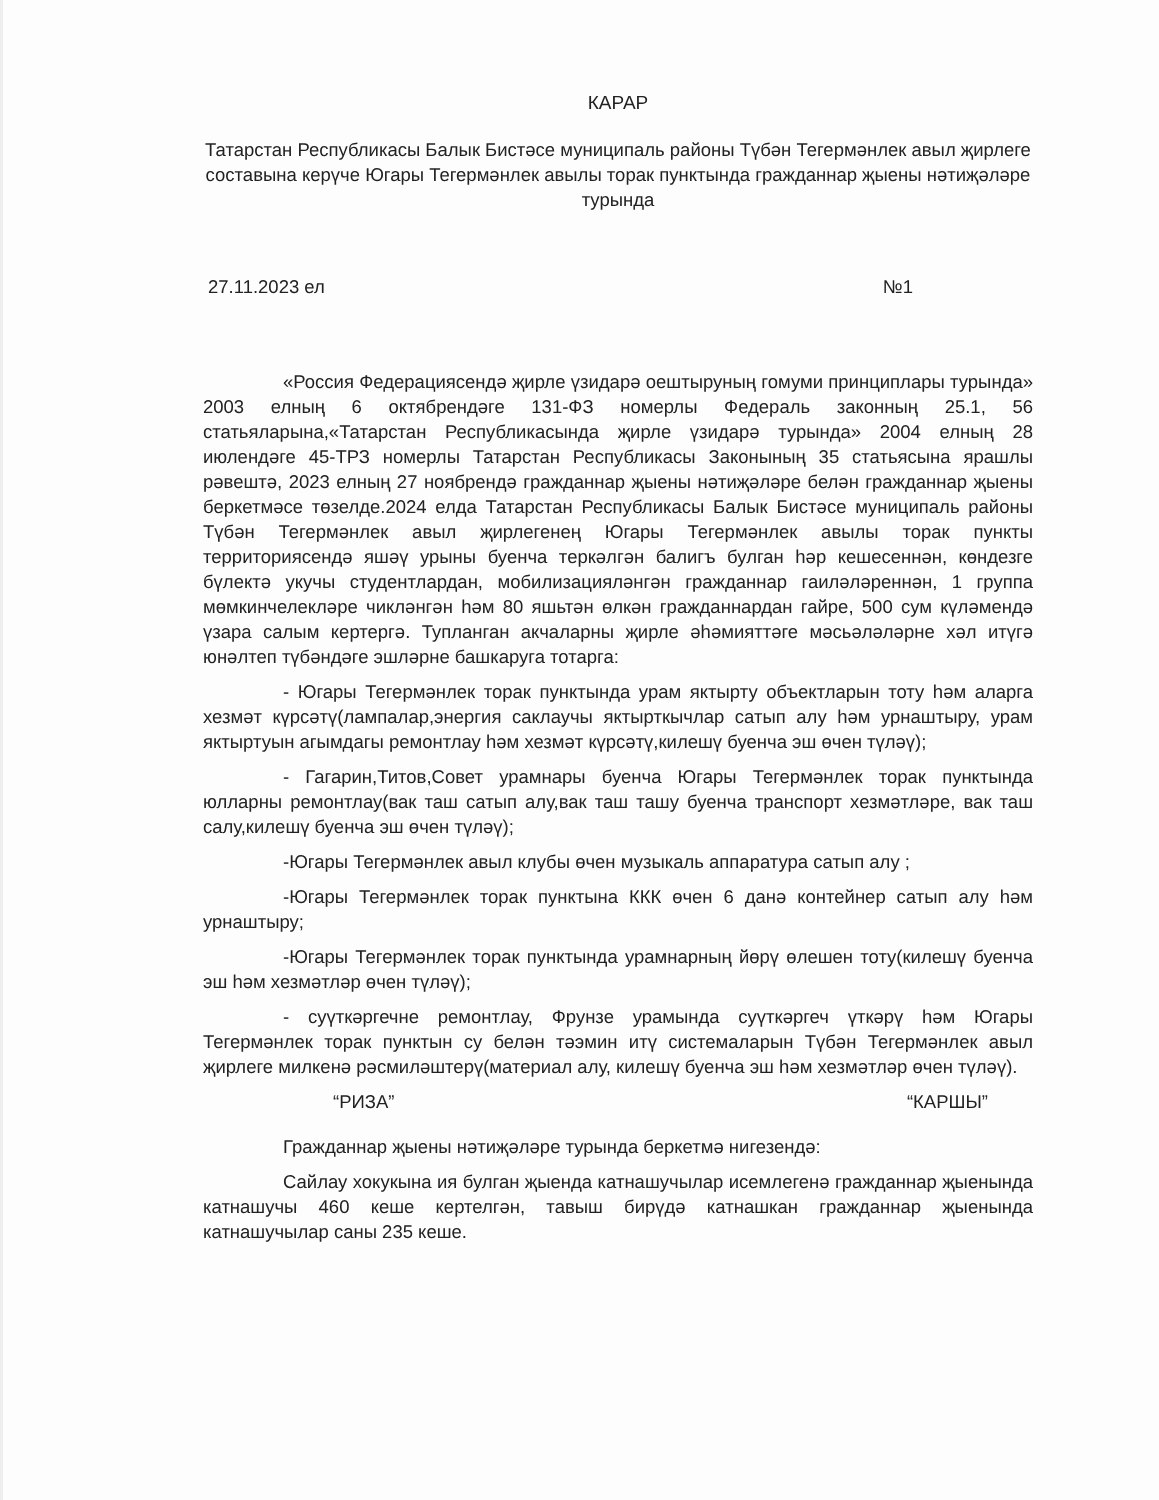КАРАР
Татарстан Республикасы Балык Бистәсе муниципаль районы Түбән Тегермәнлек авыл җирлеге составына керүче Югары Тегермәнлек авылы торак пунктында гражданнар җыены нәтиҗәләре турында
27.11.2023 ел №1
«Россия Федерациясендә җирле үзидарә оештыруның гомуми принциплары турында» 2003 елның 6 октябрендәге 131-ФЗ номерлы Федераль законның 25.1, 56 статьяларына,«Татарстан Республикасында җирле үзидарә турында» 2004 елның 28 июлендәге 45-ТРЗ номерлы Татарстан Республикасы Законының 35 статьясына ярашлы рәвештә, 2023 елның 27 ноябрендә гражданнар җыены нәтиҗәләре белән гражданнар җыены беркетмәсе төзелде.2024 елда Татарстан Республикасы Балык Бистәсе муниципаль районы Түбән Тегермәнлек авыл җирлегенең Югары Тегермәнлек авылы торак пункты территориясендә яшәү урыны буенча теркәлгән балигъ булган һәр кешесеннән, көндезге бүлектә укучы студентлардан, мобилизацияләнгән гражданнар гаиләләреннән, 1 группа мөмкинчелекләре чикләнгән һәм 80 яшьтән өлкән гражданнардан гайре, 500 сум күләмендә үзара салым кертергә. Тупланган акчаларны җирле әһәмияттәге мәсьәләләрне хәл итүгә юнәлтеп түбәндәге эшләрне башкаруга тотарга:
- Югары Тегермәнлек торак пунктында урам яктырту объектларын тоту һәм аларга хезмәт күрсәтү(лампалар,энергия саклаучы яктырткычлар сатып алу һәм урнаштыру, урам яктыртуын агымдагы ремонтлау һәм хезмәт күрсәтү,килешү буенча эш өчен түләү);
- Гагарин,Титов,Совет урамнары буенча Югары Тегермәнлек торак пунктында юлларны ремонтлау(вак таш сатып алу,вак таш ташу буенча транспорт хезмәтләре, вак таш салу,килешү буенча эш өчен түләү);
-Югары Тегермәнлек авыл клубы өчен музыкаль аппаратура сатып алу ;
-Югары Тегермәнлек торак пунктына ККК өчен 6 данә контейнер сатып алу һәм урнаштыру;
-Югары Тегермәнлек торак пунктында урамнарның йөрү өлешен тоту(килешү буенча эш һәм хезмәтләр өчен түләү);
- суүткәргечне ремонтлау, Фрунзе урамында суүткәргеч үткәрү һәм Югары Тегермәнлек торак пунктын су белән тәэмин итү системаларын Түбән Тегермәнлек авыл җирлеге милкенә рәсмиләштерү(материал алу, килешү буенча эш һәм хезмәтләр өчен түләү).
“РИЗА” “КАРШЫ”
Гражданнар җыены нәтиҗәләре турында беркетмә нигезендә:
Сайлау хокукына ия булган җыенда катнашучылар исемлегенә гражданнар җыенында катнашучы 460 кеше кертелгән, тавыш бирүдә катнашкан гражданнар җыенында катнашучылар саны 235 кеше.